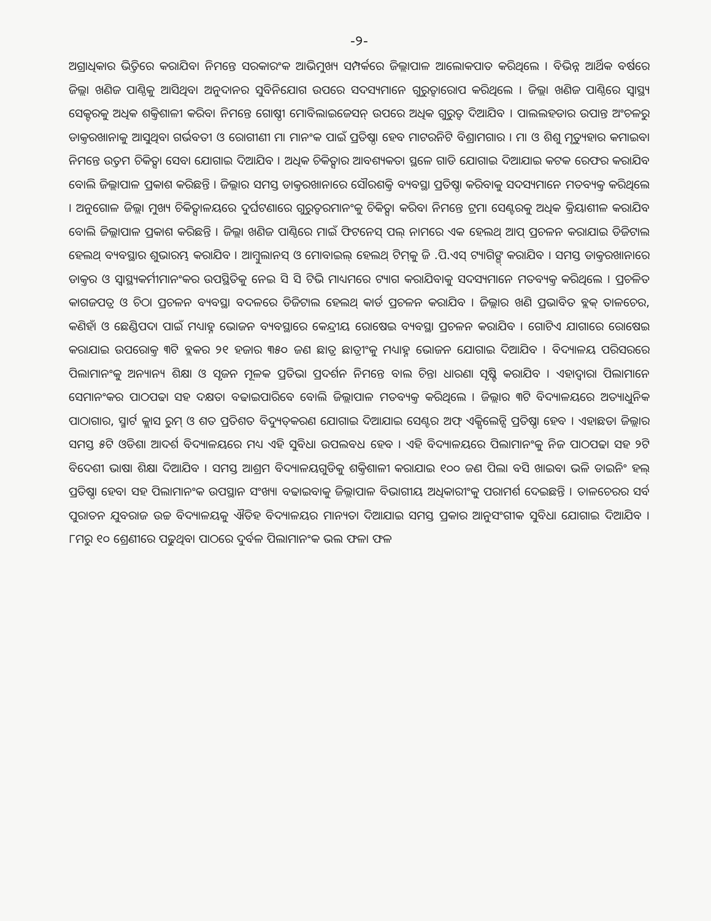-୨-
ଅଗ୍ରାଧିକାର ଭିତ୍ତିରେ କରାଯିବା ନିମନ୍ତେ ସରକାରଂକ ଆଭିମୁଖ୍ୟ ସମ୍ପର୍କରେ ଜିଲ୍ଲାପାଳ ଆଲୋକପାତ କରିଥିଲେ । ବିଭିନ୍ନ ଆର୍ଥିକ ବର୍ଷରେ ଜିଲ୍ଲା ଖଣିଜ ପାଣ୍ଠିକୁ ଆସିଥିବା ଅନୁଦାନର ସୁବିନିଯୋଗ ଉପରେ ସଦସ୍ୟମାନେ ଗୁରୁତ୍ୱାରୋପ କରିଥିଲେ । ଜିଲ୍ଲା ଖଣିଜ ପାଣ୍ଠିରେ ସ୍ୱାସ୍ଥ୍ୟ ସେକ୍ଟରକୁ ଅଧିକ ଶକ୍ତିଶାଳୀ କରିବା ନିମନ୍ତେ ଗୋଷ୍ଠୀ ମୋବିଲାଇଜେସନ୍ ଉପରେ ଅଧିକ ଗୁରୁତ୍ୱ ଦିଆଯିବ । ପାଲଲହଡାର ଉପାନ୍ତ ଅଂଚଳରୁ ଡାକ୍ତରଖାନାକୁ ଆସୁଥିବା ଗର୍ଭବତୀ ଓ ରୋଗୀଣୀ ମା ମାନଂକ ପାଇଁ ପ୍ରତିଷ୍ଠା ହେବ ମାଟରନିଟି ବିଶ୍ରାମଗାର । ମା ଓ ଶିଶୁ ମୃତ୍ୟୁହାର କମାଇବା ନିମନ୍ତେ ଉତ୍ତମ ଚିକିତ୍ସା ସେବା ଯୋଗାଇ ଦିଆଯିବ । ଅଧିକ ଚିକିତ୍ସାର ଆବଶ୍ୟକତା ସ୍ଥଳେ ଗାଡି ଯୋଗାଇ ଦିଆଯାଇ କଟକ ରେଫର କରାଯିବ ବୋଲି ଜିଲ୍ଲାପାଳ ପ୍ରକାଶ କରିଛନ୍ତି । ଜିଲ୍ଲାର ସମସ୍ତ ଡାକ୍ତରଖାନାରେ ସୌରଶକ୍ତି ବ୍ୟବସ୍ଥା ପ୍ରତିଷ୍ଠା କରିବାକୁ ସଦସ୍ୟମାନେ ମତବ୍ୟକ୍ତ କରିଥିଲେ । ଅନୁଗୋଳ ଜିଲ୍ଲା ମୁଖ୍ୟ ଚିକିତ୍ସାଳୟରେ ଦୁର୍ଘଟଣାରେ ଗୁରୁତ୍ୱରମାନଂକୁ ଚିକିତ୍ସା କରିବା ନିମନ୍ତେ ଟ୍ରମା ସେଣ୍ଟରକୁ ଅଧିକ କ୍ରିୟାଶୀଳ କରାଯିବ ବୋଲି ଜିଲ୍ଲାପାଳ ପ୍ରକାଶ କରିଛନ୍ତି । ଜିଲ୍ଲା ଖଣିଜ ପାଣ୍ଠିରେ ମାଇଁ ଫିଟନେସ୍ ପଲ୍ ନାମରେ ଏକ ହେଲଥ୍ ଆପ୍ ପ୍ରଚଳନ କରାଯାଇ ଡିଜିଟାଲ ହେଲଥ୍ ବ୍ୟବସ୍ଥାର ଶୁଭାରମ୍ଭ କରାଯିବ । ଆମ୍ବୁଲାନସ୍ ଓ ମୋବାଇଲ୍ ହେଲଥ୍ ଟିମ୍‌କୁ ଜି .ପି.ଏସ୍ ଟ୍ୟାଗିଙ୍ଗ୍ କରାଯିବ । ସମସ୍ତ ଡାକ୍ତରଖାନାରେ ଡାକ୍ତର ଓ ସ୍ୱାସ୍ଥ୍ୟକର୍ମୀମାନଂକର ଉପସ୍ଥିତିକୁ ନେଇ ସି ସି ଟିଭି ମାଧ୍ୟମରେ ଟ୍ୟାଗ କରାଯିବାକୁ ସଦସ୍ୟମାନେ ମତବ୍ୟକ୍ତ କରିଥିଲେ । ପ୍ରଚଳିତ କାଗଜପତ୍ର ଓ ଚିଠା ପ୍ରଚଳନ ବ୍ୟବସ୍ଥା ବଦଳରେ ଡିଜିଟାଲ ହେଲଥ୍ କାର୍ଡ ପ୍ରଚଳନ କରାଯିବ । ଜିଲ୍ଲାର ଖଣି ପ୍ରଭାବିତ ବ୍ଲକ୍ ତାଳଚେର, କଣିହାଁ ଓ ଛେଣ୍ଡିପଦା ପାଇଁ ମଧ୍ୟାହ୍ନ ଭୋଜନ ବ୍ୟବସ୍ଥାରେ କେନ୍ଦ୍ରୀୟ ରୋଷେଇ ବ୍ୟବସ୍ଥା ପ୍ରଚଳନ କରାଯିବ । ଗୋଟିଏ ଯାଗାରେ ରୋଷେଇ କରାଯାଇ ଉପରୋକ୍ତ ୩ଟି ବ୍ଲକର ୨୧ ହଜାର ୩୫୦ ଜଣ ଛାତ୍ର ଛାତ୍ରୀଂକୁ ମଧ୍ୟାହ୍ନ ଭୋଜନ ଯୋଗାଇ ଦିଆଯିବ । ବିଦ୍ୟାଳୟ ପରିସରରେ ପିଲାମାନଂକୁ ଅନ୍ୟାନ୍ୟ ଶିକ୍ଷା ଓ ସୃଜନ ମୂଳକ ପ୍ରତିଭା ପ୍ରଦର୍ଶନ ନିମନ୍ତେ ବାଲ ଚିନ୍ତା ଧାରଣା ସୃଷ୍ଟି କରାଯିବ । ଏହାଦ୍ୱାରା ପିଲାମାନେ ସେମାନଂକର ପାଠପଢା ସହ ଦକ୍ଷତା ବଢାଇପାରିବେ ବୋଲି ଜିଲ୍ଲାପାଳ ମତବ୍ୟକ୍ତ କରିଥିଲେ । ଜିଲ୍ଲାର ୩ଟି ବିଦ୍ୟାଳୟରେ ଅତ୍ୟାଧୁନିକ ପାଠାଗାର, ସ୍ମାର୍ଟ କ୍ଲାସ ରୁମ୍ ଓ ଶତ ପ୍ରତିଶତ ବିଦ୍ୟୁତ୍‌କରଣ ଯୋଗାଇ ଦିଆଯାଇ ସେଣ୍ଟର ଅଫ୍ ଏକ୍ସିଲେନ୍ସି ପ୍ରତିଷ୍ଠା ହେବ । ଏହାଛଡା ଜିଲ୍ଲାର ସମସ୍ତ ୫ଟି ଓଡିଶା ଆଦର୍ଶ ବିଦ୍ୟାଳୟରେ ମଧ୍ୟ ଏହି ସୁବିଧା ଉପଲବଧ ହେବ । ଏହି ବିଦ୍ୟାଳୟରେ ପିଲାମାନଂକୁ ନିଜ ପାଠପଢା ସହ ୨ଟି ବିଦେଶୀ ଭାଷା ଶିକ୍ଷା ଦିଆଯିବ । ସମସ୍ତ ଆଶ୍ରମ ବିଦ୍ୟାଳୟଗୁଡିକୁ ଶକ୍ତିଶାଳୀ କରାଯାଇ ୧୦୦ ଜଣ ପିଲା ବସି ଖାଇବା ଭଳି ଡାଇନିଂ ହଲ୍ ପ୍ରତିଷ୍ଠା ହେବା ସହ ପିଲାମାନଂକ ଉପସ୍ଥାନ ସଂଖ୍ୟା ବଢାଇବାକୁ ଜିଲ୍ଲାପାଳ ବିଭାଗୀୟ ଅଧିକାରୀଂକୁ ପରାମର୍ଶ ଦେଇଛନ୍ତି । ତାଳଚେରର ସର୍ବ ପୁରାତନ ଯୁବରାଜ ଉଚ୍ଚ ବିଦ୍ୟାଳୟକୁ ଐତିହ ବିଦ୍ୟାଳୟର ମାନ୍ୟତା ଦିଆଯାଇ ସମସ୍ତ ପ୍ରକାର ଆନୁସଂଗୀକ ସୁବିଧା ଯୋଗାଇ ଦିଆଯିବ । ୮ମରୁ ୧୦ ଶ୍ରେଣୀରେ ପଢୁଥିବା ପାଠରେ ଦୁର୍ବଳ ପିଲାମାନଂକ ଭଲ ଫଳା ଫଳ